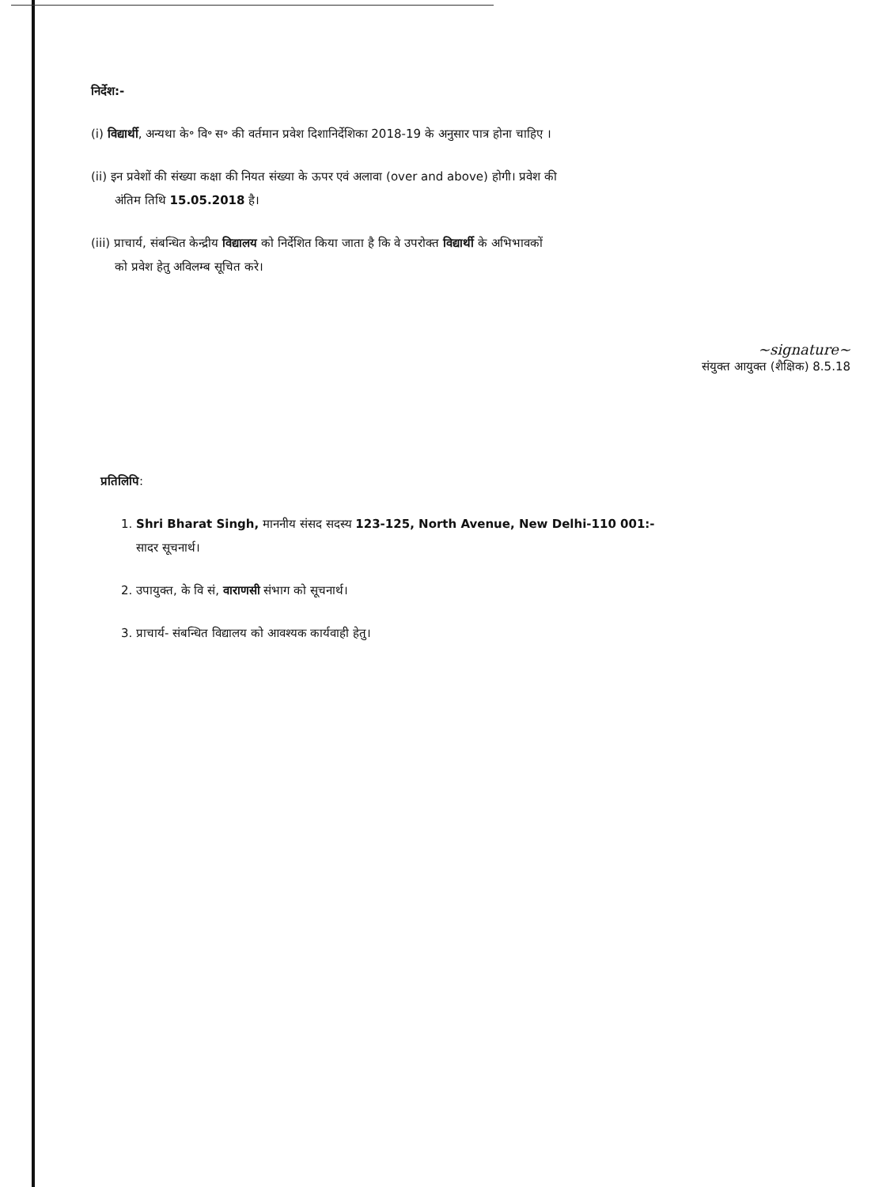निर्देश:-
(i) विद्यार्थी, अन्यथा के॰ वि॰ स॰ की वर्तमान प्रवेश दिशानिर्देशिका 2018-19 के अनुसार पात्र होना चाहिए ।
(ii) इन प्रवेशों की संख्या कक्षा की नियत संख्या के ऊपर एवं अलावा (over and above) होगी। प्रवेश की
अंतिम तिथि 15.05.2018 है।
(iii) प्राचार्य, संबन्धित केन्द्रीय विद्यालय को निर्देशित किया जाता है कि वे उपरोक्त विद्यार्थी के अभिभावकों
को प्रवेश हेतु अविलम्ब सूचित करे।
~signature~
संयुक्त आयुक्त (शैक्षिक) 8.5.18
प्रतिलिपि:
1. Shri Bharat Singh, माननीय संसद सदस्य 123-125, North Avenue, New Delhi-110 001:-
सादर सूचनार्थ।
2. उपायुक्त, के वि सं, वाराणसी संभाग को सूचनार्थ।
3. प्राचार्य- संबन्धित विद्यालय को आवश्यक कार्यवाही हेतु।